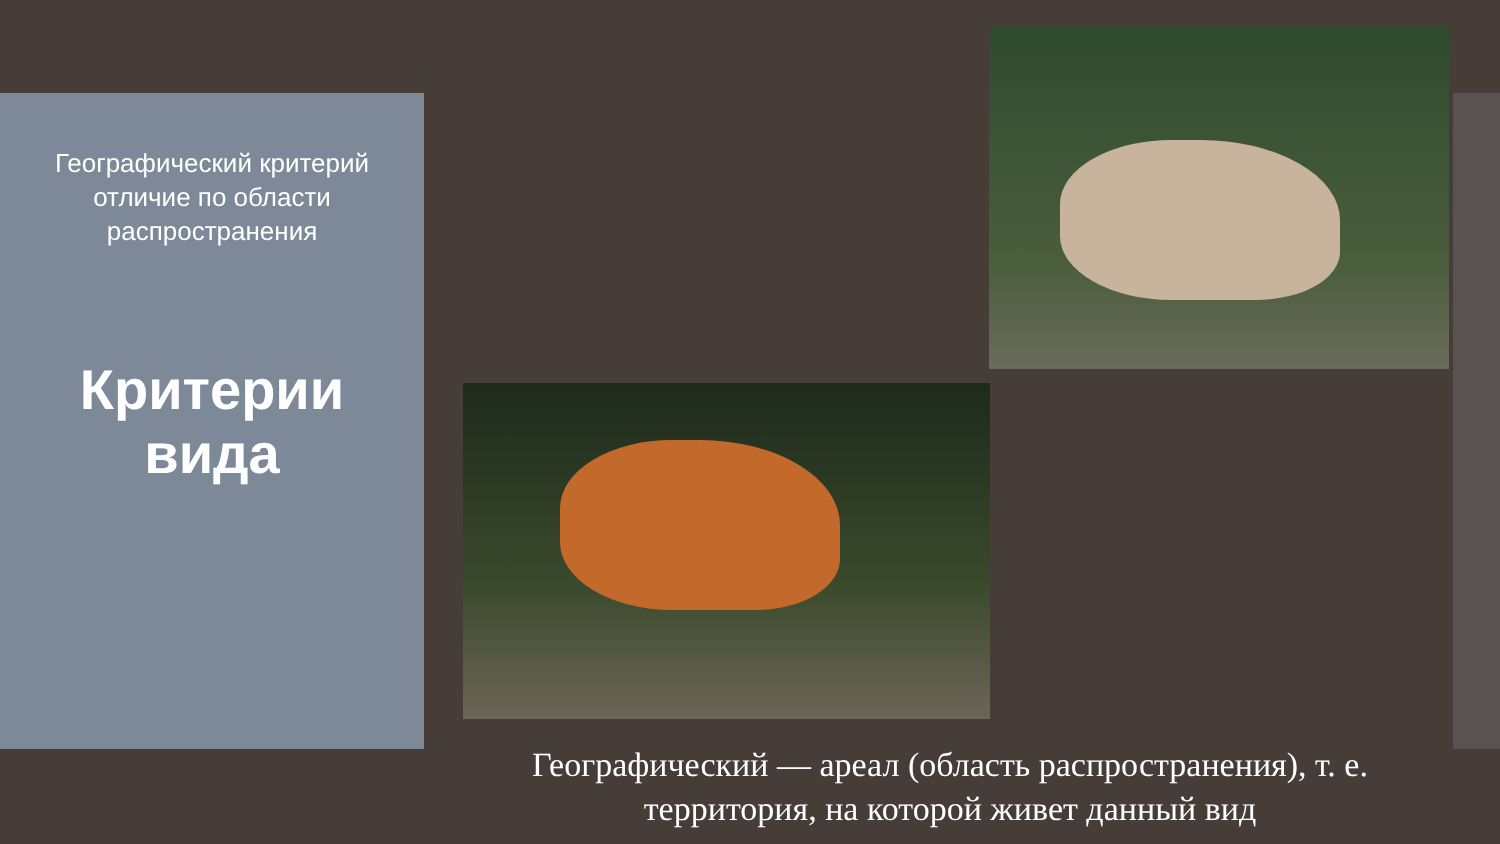Географический критерий
отличие по области
распространения
Критерии
вида
Географический — ареал (область распространения), т. е. территория, на которой живет данный вид